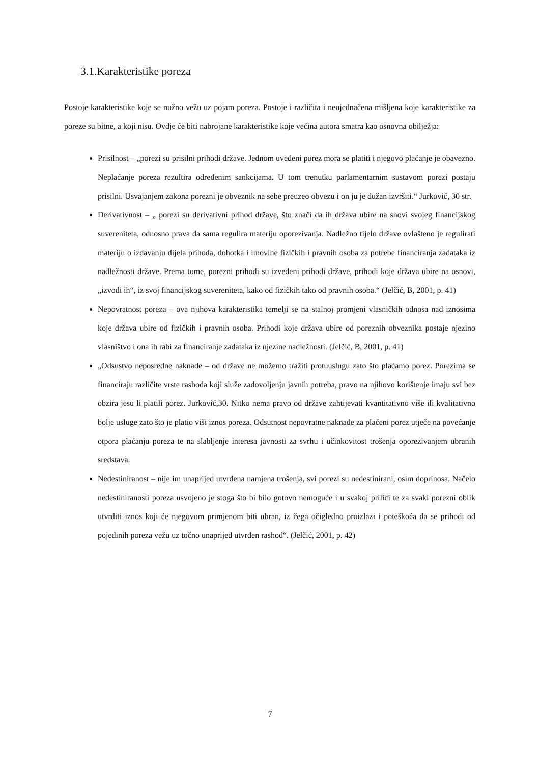3.1.Karakteristike poreza
Postoje karakteristike koje se nužno vežu uz pojam poreza. Postoje i različita i neujednačena mišljena koje karakteristike za poreze su bitne, a koji nisu. Ovdje će biti nabrojane karakteristike koje većina autora smatra kao osnovna obilježja:
Prisilnost – „porezi su prisilni prihodi države. Jednom uvedeni porez mora se platiti i njegovo plaćanje je obavezno. Neplaćanje poreza rezultira određenim sankcijama. U tom trenutku parlamentarnim sustavom porezi postaju prisilni. Usvajanjem zakona porezni je obveznik na sebe preuzeo obvezu i on ju je dužan izvršiti.“ Jurković, 30 str.
Derivativnost – „ porezi su derivativni prihod države, što znači da ih država ubire na snovi svojeg financijskog suvereniteta, odnosno prava da sama regulira materiju oporezivanja. Nadležno tijelo države ovlašteno je regulirati materiju o izdavanju dijela prihoda, dohotka i imovine fizičkih i pravnih osoba za potrebe financiranja zadataka iz nadležnosti države. Prema tome, porezni prihodi su izvedeni prihodi države, prihodi koje država ubire na osnovi, „izvodi ih“, iz svoj financijskog suvereniteta, kako od fizičkih tako od pravnih osoba.“ (Jelčić, B, 2001, p. 41)
Nepovratnost poreza – ova njihova karakteristika temelji se na stalnoj promjeni vlasničkih odnosa nad iznosima koje država ubire od fizičkih i pravnih osoba. Prihodi koje država ubire od poreznih obveznika postaje njezino vlasništvo i ona ih rabi za financiranje zadataka iz njezine nadležnosti. (Jelčić, B, 2001, p. 41)
„Odsustvo neposredne naknade – od države ne možemo tražiti protuuslugu zato što plaćamo porez. Porezima se financiraju različite vrste rashoda koji služe zadovoljenju javnih potreba, pravo na njihovo korištenje imaju svi bez obzira jesu li platili porez. Jurković,30. Nitko nema pravo od države zahtijevati kvantitativno više ili kvalitativno bolje usluge zato što je platio viši iznos poreza. Odsutnost nepovratne naknade za plaćeni porez utječe na povećanje otpora plaćanju poreza te na slabljenje interesa javnosti za svrhu i učinkovitost trošenja oporezivanjem ubranih sredstava.
Nedestiniranost – nije im unaprijed utvrđena namjena trošenja, svi porezi su nedestinirani, osim doprinosa. Načelo nedestiniranosti poreza usvojeno je stoga što bi bilo gotovo nemoguće i u svakoj prilici te za svaki porezni oblik utvrditi iznos koji će njegovom primjenom biti ubran, iz čega očigledno proizlazi i poteškoća da se prihodi od pojedinih poreza vežu uz točno unaprijed utvrđen rashod“. (Jelčić, 2001, p. 42)
7